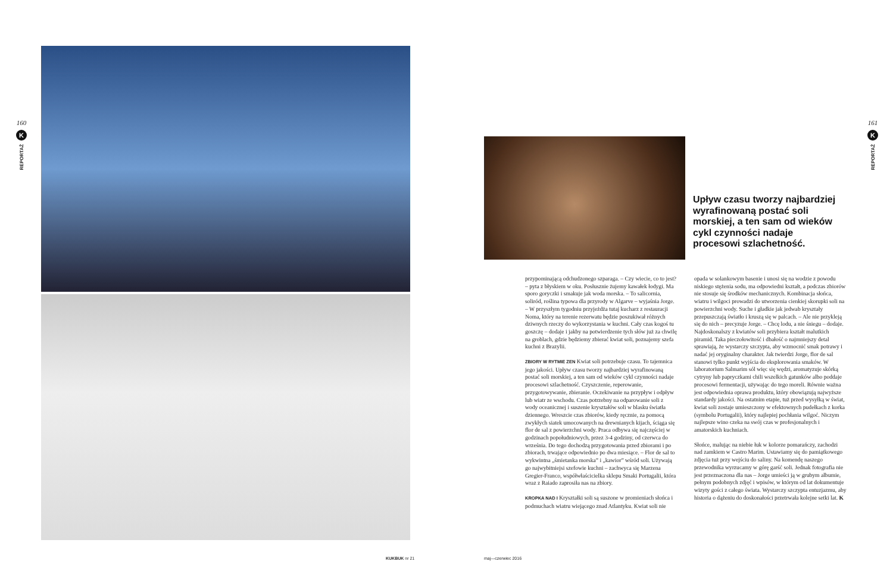160
K
REPORTAŻ
161
K
REPORTAŻ
Upływ czasu tworzy najbardziej wyrafinowaną postać soli morskiej, a ten sam od wieków cykl czynności nadaje procesowi szlachetność.
przypominającą odchudzonego szparaga. – Czy wiecie, co to jest? – pyta z błyskiem w oku. Posłusznie żujemy kawałek łodygi. Ma sporo goryczki i smakuje jak woda morska. – To salicornia, soliród, roślina typowa dla przyrody w Algarve – wyjaśnia Jorge. – W przyszłym tygodniu przyjeżdża tutaj kucharz z restauracji Noma, który na terenie rezerwatu będzie poszukiwał różnych dziwnych rzeczy do wykorzystania w kuchni. Cały czas kogoś tu goszczę – dodaje i jakby na potwierdzenie tych słów już za chwilę na groblach, gdzie będziemy zbierać kwiat soli, poznajemy szefa kuchni z Brazylii.
ZBIORY W RYTMIE ZEN Kwiat soli potrzebuje czasu. To tajemnica jego jakości. Upływ czasu tworzy najbardziej wyrafinowaną postać soli morskiej, a ten sam od wieków cykl czynności nadaje procesowi szlachetność. Czyszczenie, reperowanie, przygotowywanie, zbieranie. Oczekiwanie na przypływ i odpływ lub wiatr ze wschodu. Czas potrzebny na odparowanie soli z wody oceanicznej i suszenie kryształów soli w blasku światła dziennego. Wreszcie czas zbiorów, kiedy ręcznie, za pomocą zwykłych siatek umocowanych na drewnianych kijach, ściąga się flor de sal z powierzchni wody. Praca odbywa się najczęściej w godzinach popołudniowych, przez 3-4 godziny, od czerwca do września. Do tego dochodzą przygotowania przed zbiorami i po zbiorach, trwające odpowiednio po dwa miesiące. – Flor de sal to wykwintna „śmietanka morska” i „kawior” wśród soli. Używają go najwybitniejsi szefowie kuchni – zachwyca się Marzena Gregier-Franco, współwłaścicielka sklepu Smaki Portugalii, która wraz z Raiado zaprosiła nas na zbiory.
KROPKA NAD I Kryształki soli są suszone w promieniach słońca i podmuchach wiatru wiejącego znad Atlantyku. Kwiat soli nie opada w solankowym basenie i unosi się na wodzie z powodu niskiego stężenia sodu, ma odpowiedni kształt, a podczas zbiorów nie stosuje się środków mechanicznych. Kombinacja słońca, wiatru i wilgoci prowadzi do utworzenia cienkiej skorupki soli na powierzchni wody. Suche i gładkie jak jedwab kryształy przepuszczają światło i kruszą się w palcach. – Ale nie przykleją się do nich – precyzuje Jorge. – Chcę lodu, a nie śniegu – dodaje. Najdoskonalszy z kwiatów soli przybiera kształt malutkich piramid. Taka pieczołowitość i dbałość o najmniejszy detal sprawiają, że wystarczy szczypta, aby wzmocnić smak potrawy i nadać jej oryginalny charakter. Jak twierdzi Jorge, flor de sal stanowi tylko punkt wyjścia do eksplorowania smaków. W laboratorium Salmarim sól więc się wędzi, aromatyzuje skórką cytryny lub papryczkami chili wszelkich gatunków albo poddaje procesowi fermentacji, używając do tego moreli. Równie ważna jest odpowiednia oprawa produktu, który obowiązują najwyższe standardy jakości. Na ostatnim etapie, tuż przed wysyłką w świat, kwiat soli zostaje umieszczony w efektownych pudełkach z korka (symbolu Portugalii), który najlepiej pochłania wilgoć. Niczym najlepsze wino czeka na swój czas w profesjonalnych i amatorskich kuchniach.
Słońce, malując na niebie łuk w kolorze pomarańczy, zachodzi nad zamkiem w Castro Marim. Ustawiamy się do pamiątkowego zdjęcia tuż przy wejściu do saliny. Na komendę naszego przewodnika wyrzucamy w górę garść soli. Jednak fotografia nie jest przeznaczona dla nas – Jorge umieści ją w grubym albumie, pełnym podobnych zdjęć i wpisów, w którym od lat dokumentuje wizyty gości z całego świata. Wystarczy szczypta entuzjazmu, aby historia o dążeniu do doskonałości przetrwała kolejne setki lat. K
KUKBUK nr 21 maj—czerwiec 2016